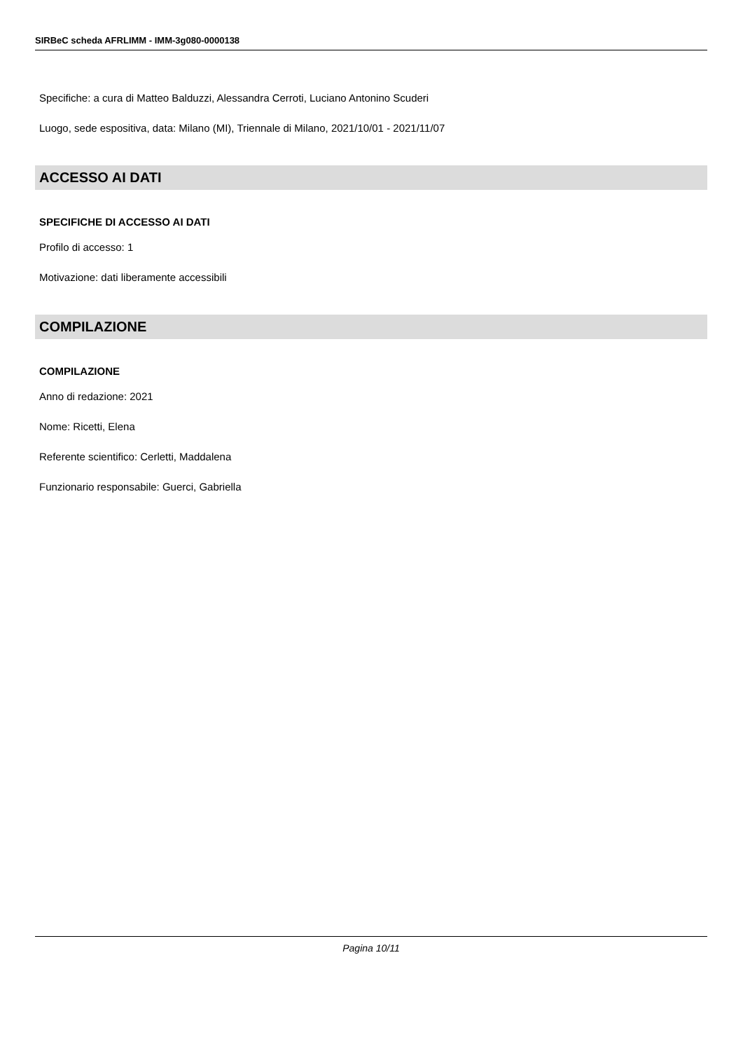SIRBeC scheda AFRLIMM - IMM-3g080-0000138
Specifiche: a cura di Matteo Balduzzi, Alessandra Cerroti, Luciano Antonino Scuderi
Luogo, sede espositiva, data: Milano (MI), Triennale di Milano, 2021/10/01 - 2021/11/07
ACCESSO AI DATI
SPECIFICHE DI ACCESSO AI DATI
Profilo di accesso: 1
Motivazione: dati liberamente accessibili
COMPILAZIONE
COMPILAZIONE
Anno di redazione: 2021
Nome: Ricetti, Elena
Referente scientifico: Cerletti, Maddalena
Funzionario responsabile: Guerci, Gabriella
Pagina 10/11